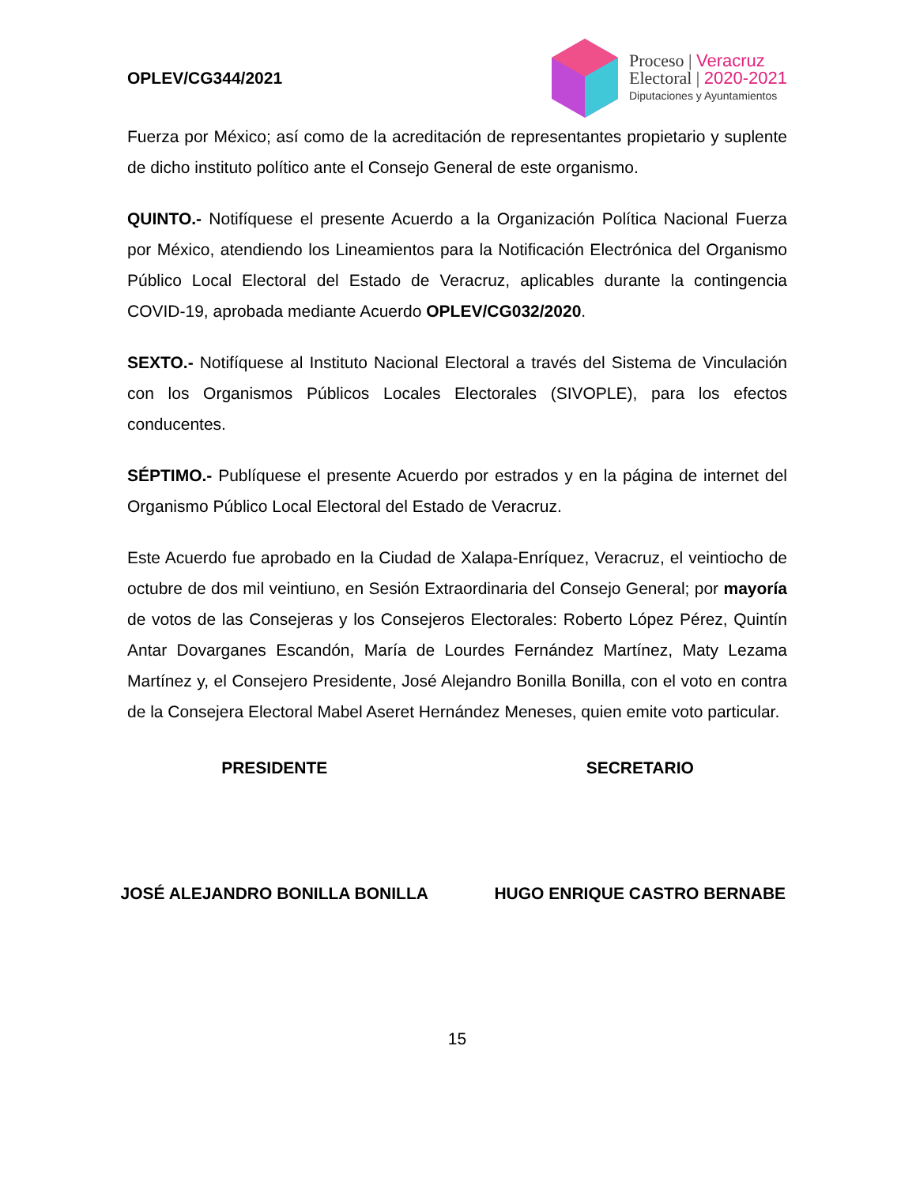OPLEV/CG344/2021
Proceso | Veracruz
Electoral | 2020-2021
Diputaciones y Ayuntamientos
Fuerza por México; así como de la acreditación de representantes propietario y suplente de dicho instituto político ante el Consejo General de este organismo.
QUINTO.- Notifíquese el presente Acuerdo a la Organización Política Nacional Fuerza por México, atendiendo los Lineamientos para la Notificación Electrónica del Organismo Público Local Electoral del Estado de Veracruz, aplicables durante la contingencia COVID-19, aprobada mediante Acuerdo OPLEV/CG032/2020.
SEXTO.- Notifíquese al Instituto Nacional Electoral a través del Sistema de Vinculación con los Organismos Públicos Locales Electorales (SIVOPLE), para los efectos conducentes.
SÉPTIMO.- Publíquese el presente Acuerdo por estrados y en la página de internet del Organismo Público Local Electoral del Estado de Veracruz.
Este Acuerdo fue aprobado en la Ciudad de Xalapa-Enríquez, Veracruz, el veintiocho de octubre de dos mil veintiuno, en Sesión Extraordinaria del Consejo General; por mayoría de votos de las Consejeras y los Consejeros Electorales: Roberto López Pérez, Quintín Antar Dovarganes Escandón, María de Lourdes Fernández Martínez, Maty Lezama Martínez y, el Consejero Presidente, José Alejandro Bonilla Bonilla, con el voto en contra de la Consejera Electoral Mabel Aseret Hernández Meneses, quien emite voto particular.
PRESIDENTE SECRETARIO
JOSÉ ALEJANDRO BONILLA BONILLA HUGO ENRIQUE CASTRO BERNABE
15